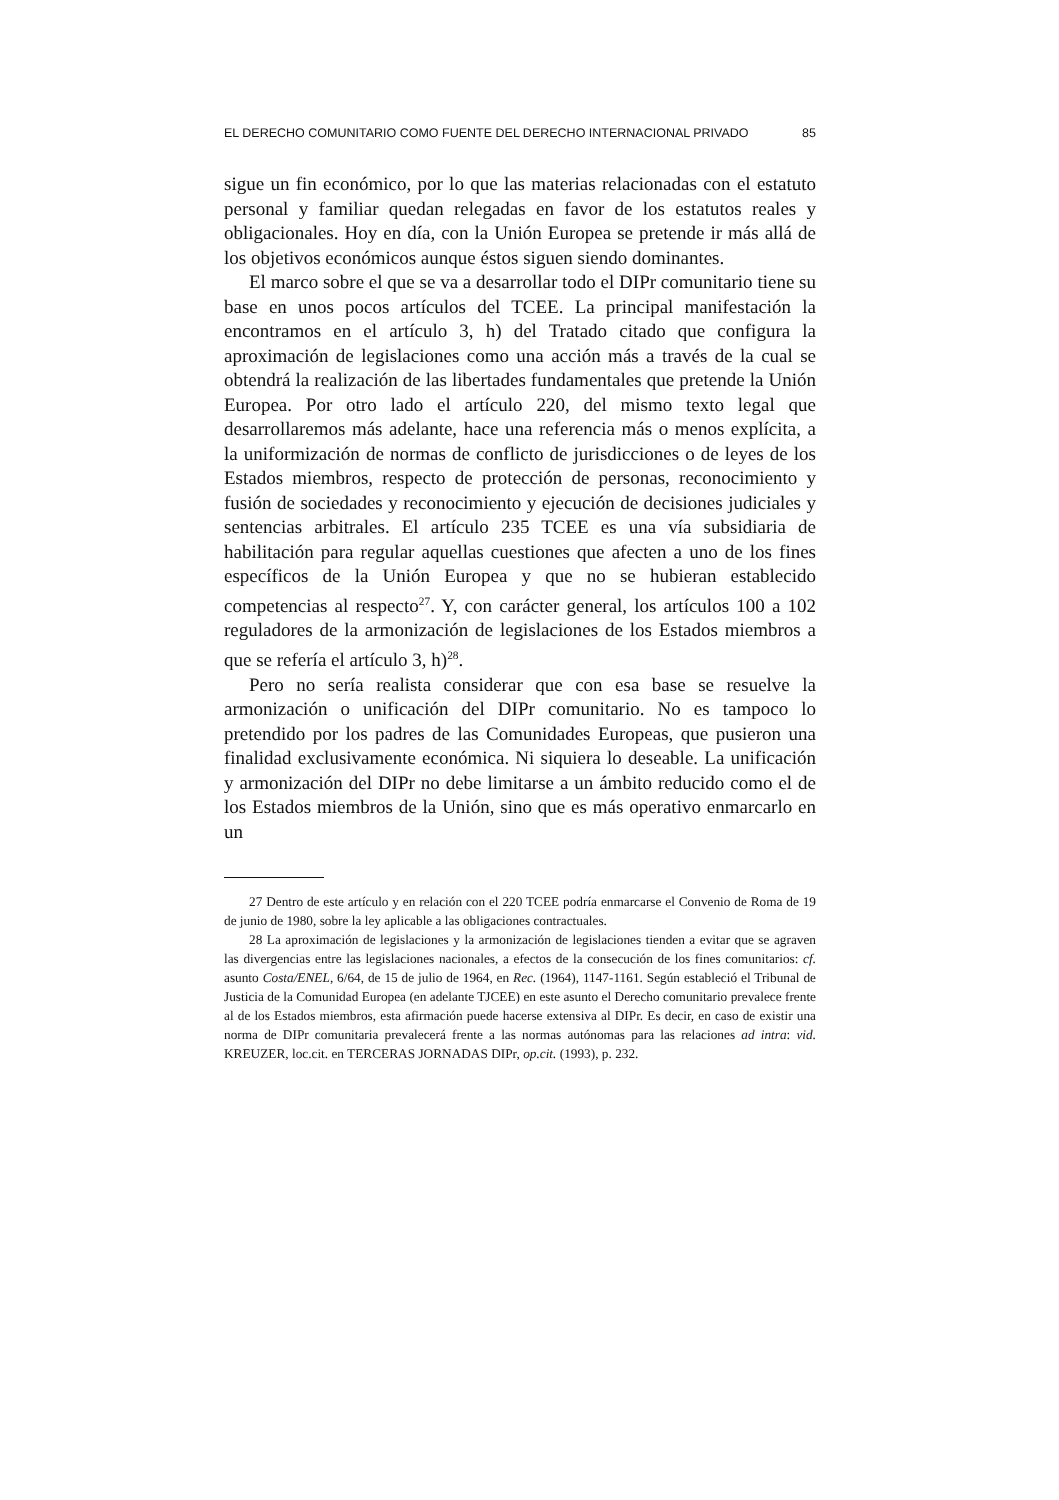EL DERECHO COMUNITARIO COMO FUENTE DEL DERECHO INTERNACIONAL PRIVADO 85
sigue un fin económico, por lo que las materias relacionadas con el estatuto personal y familiar quedan relegadas en favor de los estatutos reales y obligacionales. Hoy en día, con la Unión Europea se pretende ir más allá de los objetivos económicos aunque éstos siguen siendo dominantes.
El marco sobre el que se va a desarrollar todo el DIPr comunitario tiene su base en unos pocos artículos del TCEE. La principal manifestación la encontramos en el artículo 3, h) del Tratado citado que configura la aproximación de legislaciones como una acción más a través de la cual se obtendrá la realización de las libertades fundamentales que pretende la Unión Europea. Por otro lado el artículo 220, del mismo texto legal que desarrollaremos más adelante, hace una referencia más o menos explícita, a la uniformización de normas de conflicto de jurisdicciones o de leyes de los Estados miembros, respecto de protección de personas, reconocimiento y fusión de sociedades y reconocimiento y ejecución de decisiones judiciales y sentencias arbitrales. El artículo 235 TCEE es una vía subsidiaria de habilitación para regular aquellas cuestiones que afecten a uno de los fines específicos de la Unión Europea y que no se hubieran establecido competencias al respecto<sup>27</sup>. Y, con carácter general, los artículos 100 a 102 reguladores de la armonización de legislaciones de los Estados miembros a que se refería el artículo 3, h)<sup>28</sup>.
Pero no sería realista considerar que con esa base se resuelve la armonización o unificación del DIPr comunitario. No es tampoco lo pretendido por los padres de las Comunidades Europeas, que pusieron una finalidad exclusivamente económica. Ni siquiera lo deseable. La unificación y armonización del DIPr no debe limitarse a un ámbito reducido como el de los Estados miembros de la Unión, sino que es más operativo enmarcarlo en un
27 Dentro de este artículo y en relación con el 220 TCEE podría enmarcarse el Convenio de Roma de 19 de junio de 1980, sobre la ley aplicable a las obligaciones contractuales.
28 La aproximación de legislaciones y la armonización de legislaciones tienden a evitar que se agraven las divergencias entre las legislaciones nacionales, a efectos de la consecución de los fines comunitarios: cf. asunto Costa/ENEL, 6/64, de 15 de julio de 1964, en Rec. (1964), 1147-1161. Según estableció el Tribunal de Justicia de la Comunidad Europea (en adelante TJCEE) en este asunto el Derecho comunitario prevalece frente al de los Estados miembros, esta afirmación puede hacerse extensiva al DIPr. Es decir, en caso de existir una norma de DIPr comunitaria prevalecerá frente a las normas autónomas para las relaciones ad intra: vid. KREUZER, loc.cit. en TERCERAS JORNADAS DIPr, op.cit. (1993), p. 232.